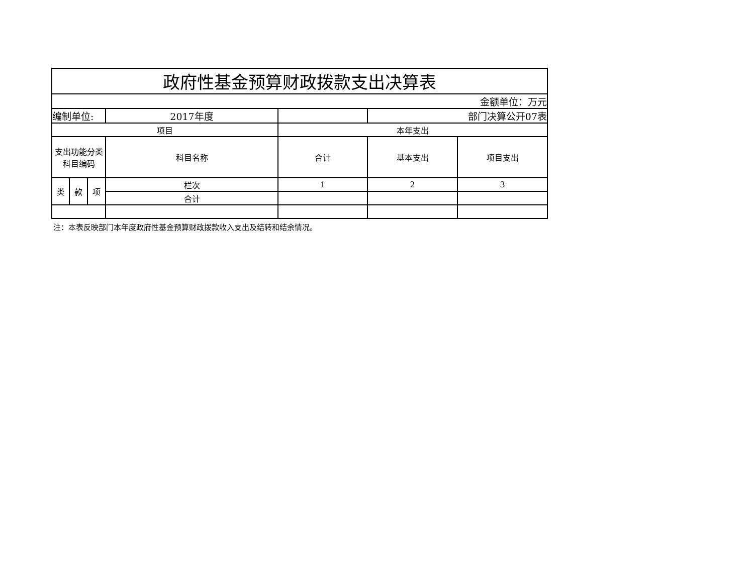| 政府性基金预算财政拨款支出决算表 | | | | | | |
| 金额单位：万元 | | | | | | |
| 编制单位: | | | 2017年度 | | 部门决算公开07表 | |
| 项目 | | | | 本年支出 | | |
| 支出功能分类科目编码 | | | 科目名称 | 合计 | 基本支出 | 项目支出 |
| 类 | 款 | 项 | 栏次 | 1 | 2 | 3 |
| | | | 合计 | | | |
注：本表反映部门本年度政府性基金预算财政拨款收入支出及结转和结余情况。